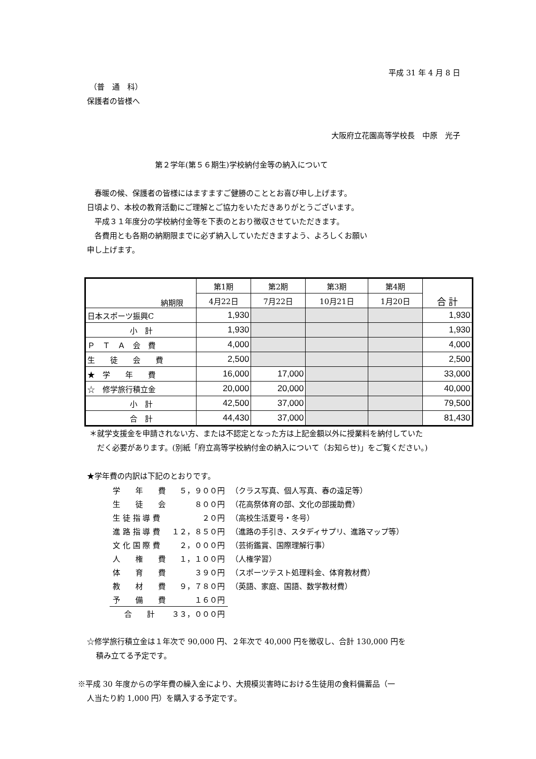平成 31 年 4 月 8 日
（普　通　科）
保護者の皆様へ
大阪府立花園高等学校長　中原　光子
第２学年(第５６期生)学校納付金等の納入について
　春暖の候、保護者の皆様にはますますご健勝のこととお喜び申し上げます。
日頃より、本校の教育活動にご理解とご協力をいただきありがとうございます。
　平成３１年度分の学校納付金等を下表のとおり徴収させていただきます。
　各費用とも各期の納期限までに必ず納入していただきますよう、よろしくお願い
申し上げます。
| 納期限 | 第1期 | 第2期 | 第3期 | 第4期 | 合 計 |
| | 4月22日 | 7月22日 | 10月21日 | 1月20日 | |
| 日本スポーツ振興C | 1,930 | | | | 1,930 |
| 小 計 | 1,930 | | | | 1,930 |
| Ｐ Ｔ Ａ 会 費 | 4,000 | | | | 4,000 |
| 生 徒 会 費 | 2,500 | | | | 2,500 |
| ★ 学 年 費 | 16,000 | 17,000 | | | 33,000 |
| ☆ 修学旅行積立金 | 20,000 | 20,000 | | | 40,000 |
| 小 計 | 42,500 | 37,000 | | | 79,500 |
| 合 計 | 44,430 | 37,000 | | | 81,430 |
＊就学支援金を申請されない方、または不認定となった方は上記金額以外に授業料を納付していた
だく必要があります。(別紙「府立高等学校納付金の納入について（お知らせ)」をご覧ください。)
★学年費の内訳は下記のとおりです。
| 学 年 費 | ５，９００円 | （クラス写真、個人写真、春の遠足等） |
| 生 徒 会 | ８００円 | （花高祭体育の部、文化の部援助費） |
| 生 徒 指 導 費 | ２０円 | （高校生活夏号・冬号） |
| 進 路 指 導 費 | １２，８５０円 | （進路の手引き、スタディサプリ、進路マップ等） |
| 文 化 国 際 費 | ２，０００円 | （芸術鑑賞、国際理解行事） |
| 人 権 費 | １，１００円 | （人権学習） |
| 体 育 費 | ３９０円 | （スポーツテスト処理料金、体育教材費） |
| 教 材 費 | ９，７８０円 | （英語、家庭、国語、数学教材費） |
| 予 備 費 | １６０円 | |
| 合 計 | ３３，０００円 | |
☆修学旅行積立金は１年次で 90,000 円、２年次で 40,000 円を徴収し、合計 130,000 円を
積み立てる予定です。
※平成 30 年度からの学年費の繰入金により、大規模災害時における生徒用の食料備蓄品（一
人当たり約 1,000 円）を購入する予定です。